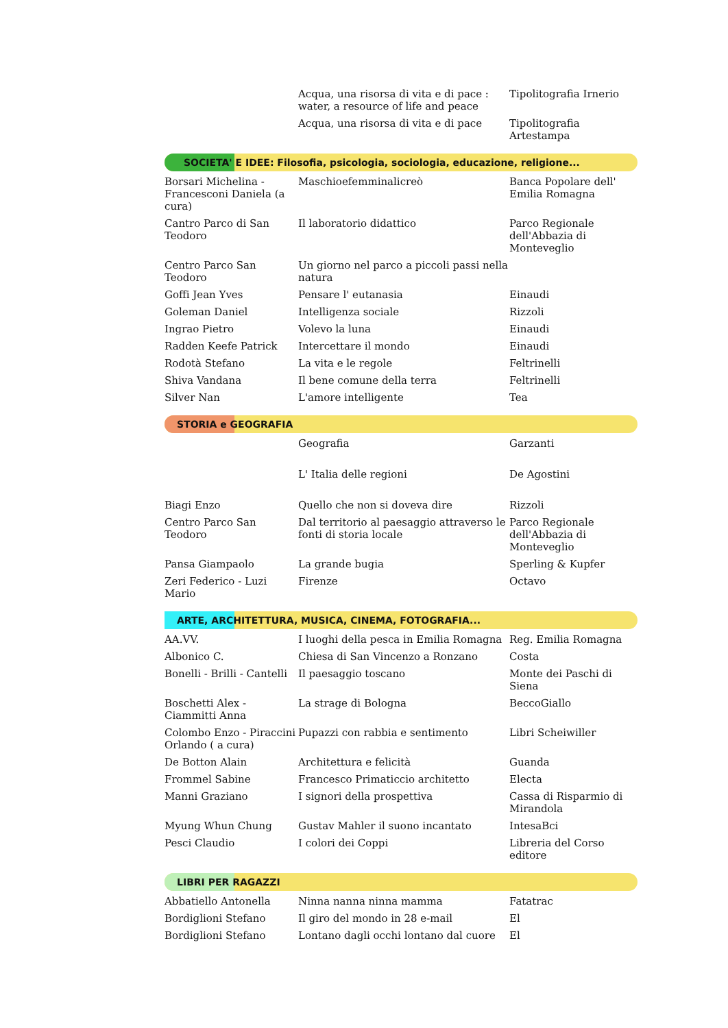| | Acqua, una risorsa di vita e di pace : water, a resource of life and peace | Tipolitografia Irnerio |
| | Acqua, una risorsa di vita e di pace | Tipolitografia Artestampa |
SOCIETA' E IDEE: Filosofia, psicologia, sociologia, educazione, religione...
| Borsari Michelina - Francesconi Daniela (a cura) | Maschioefemminalicreò | Banca Popolare dell' Emilia Romagna |
| Cantro Parco di San Teodoro | Il laboratorio didattico | Parco Regionale dell'Abbazia di Monteveglio |
| Centro Parco San Teodoro | Un giorno nel parco a piccoli passi nella natura | |
| Goffi Jean Yves | Pensare l' eutanasia | Einaudi |
| Goleman Daniel | Intelligenza sociale | Rizzoli |
| Ingrao Pietro | Volevo la luna | Einaudi |
| Radden Keefe Patrick | Intercettare il mondo | Einaudi |
| Rodotà Stefano | La vita e le regole | Feltrinelli |
| Shiva Vandana | Il bene comune della terra | Feltrinelli |
| Silver Nan | L'amore intelligente | Tea |
STORIA e GEOGRAFIA
| | Geografia | Garzanti |
| | L' Italia delle regioni | De Agostini |
| Biagi Enzo | Quello che non si doveva dire | Rizzoli |
| Centro Parco San Teodoro | Dal territorio al paesaggio attraverso le fonti di storia locale | Parco Regionale dell'Abbazia di Monteveglio |
| Pansa Giampaolo | La grande bugia | Sperling & Kupfer |
| Zeri Federico - Luzi Mario | Firenze | Octavo |
ARTE, ARCHITETTURA, MUSICA, CINEMA, FOTOGRAFIA...
| AA.VV. | I luoghi della pesca in Emilia Romagna | Reg. Emilia Romagna |
| Albonico C. | Chiesa di San Vincenzo a Ronzano | Costa |
| Bonelli - Brilli - Cantelli | Il paesaggio toscano | Monte dei Paschi di Siena |
| Boschetti Alex - Ciammitti Anna | La strage di Bologna | BeccoGiallo |
| Colombo Enzo - Piraccini Orlando ( a cura) | Pupazzi con rabbia e sentimento | Libri Scheiwiller |
| De Botton Alain | Architettura e felicità | Guanda |
| Frommel Sabine | Francesco Primaticcio architetto | Electa |
| Manni Graziano | I signori della prospettiva | Cassa di Risparmio di Mirandola |
| Myung Whun Chung | Gustav Mahler il suono incantato | IntesaBci |
| Pesci Claudio | I colori dei Coppi | Libreria del Corso editore |
LIBRI PER RAGAZZI
| Abbatiello Antonella | Ninna nanna ninna mamma | Fatatrac |
| Bordiglioni Stefano | Il giro del mondo in 28 e-mail | El |
| Bordiglioni Stefano | Lontano dagli occhi lontano dal cuore | El |